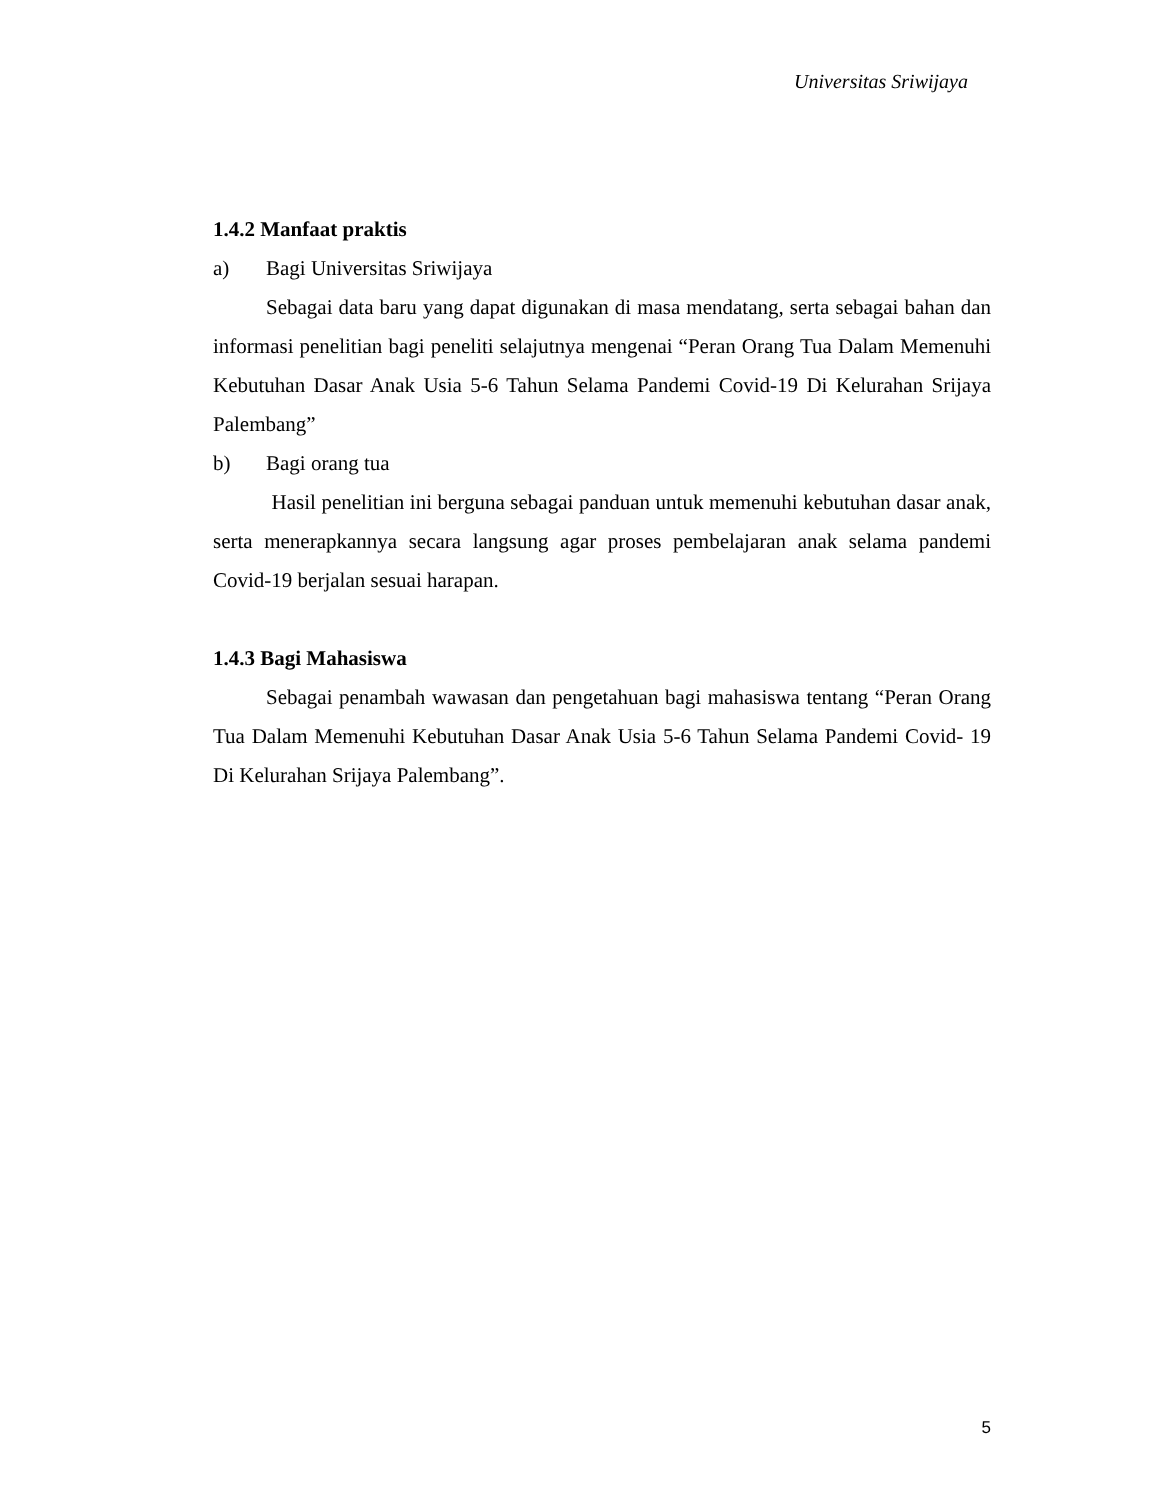Universitas Sriwijaya
1.4.2 Manfaat praktis
a) Bagi Universitas Sriwijaya
Sebagai data baru yang dapat digunakan di masa mendatang, serta sebagai bahan dan informasi penelitian bagi peneliti selajutnya mengenai “Peran Orang Tua Dalam Memenuhi Kebutuhan Dasar Anak Usia 5-6 Tahun Selama Pandemi Covid-19 Di Kelurahan Srijaya Palembang”
b) Bagi orang tua
Hasil penelitian ini berguna sebagai panduan untuk memenuhi kebutuhan dasar anak, serta menerapkannya secara langsung agar proses pembelajaran anak selama pandemi Covid-19 berjalan sesuai harapan.
1.4.3 Bagi Mahasiswa
Sebagai penambah wawasan dan pengetahuan bagi mahasiswa tentang “Peran Orang Tua Dalam Memenuhi Kebutuhan Dasar Anak Usia 5-6 Tahun Selama Pandemi Covid- 19 Di Kelurahan Srijaya Palembang”.
5